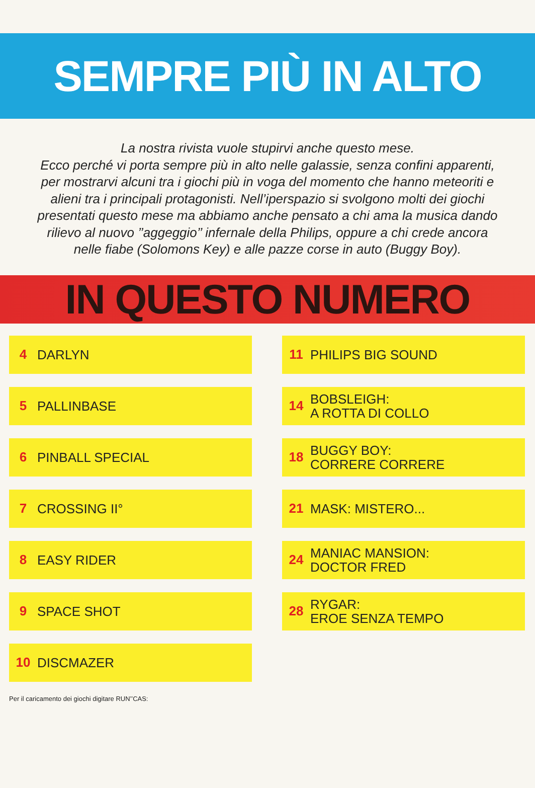SEMPRE PIÙ IN ALTO
La nostra rivista vuole stupirvi anche questo mese.
Ecco perché vi porta sempre più in alto nelle galassie, senza confini apparenti, per mostrarvi alcuni tra i giochi più in voga del momento che hanno meteoriti e alieni tra i principali protagonisti. Nell’iperspazio si svolgono molti dei giochi presentati questo mese ma abbiamo anche pensato a chi ama la musica dando rilievo al nuovo ’’aggeggio’’ infernale della Philips, oppure a chi crede ancora nelle fiabe (Solomons Key) e alle pazze corse in auto (Buggy Boy).
IN QUESTO NUMERO
4 DARLYN
5 PALLINBASE
6 PINBALL SPECIAL
7 CROSSING II°
8 EASY RIDER
9 SPACE SHOT
10 DISCMAZER
Per il caricamento dei giochi digitare RUN’’CAS:
11 PHILIPS BIG SOUND
14 BOBSLEIGH:
A ROTTA DI COLLO
18 BUGGY BOY:
CORRERE CORRERE
21 MASK: MISTERO...
24 MANIAC MANSION:
DOCTOR FRED
28 RYGAR:
EROE SENZA TEMPO